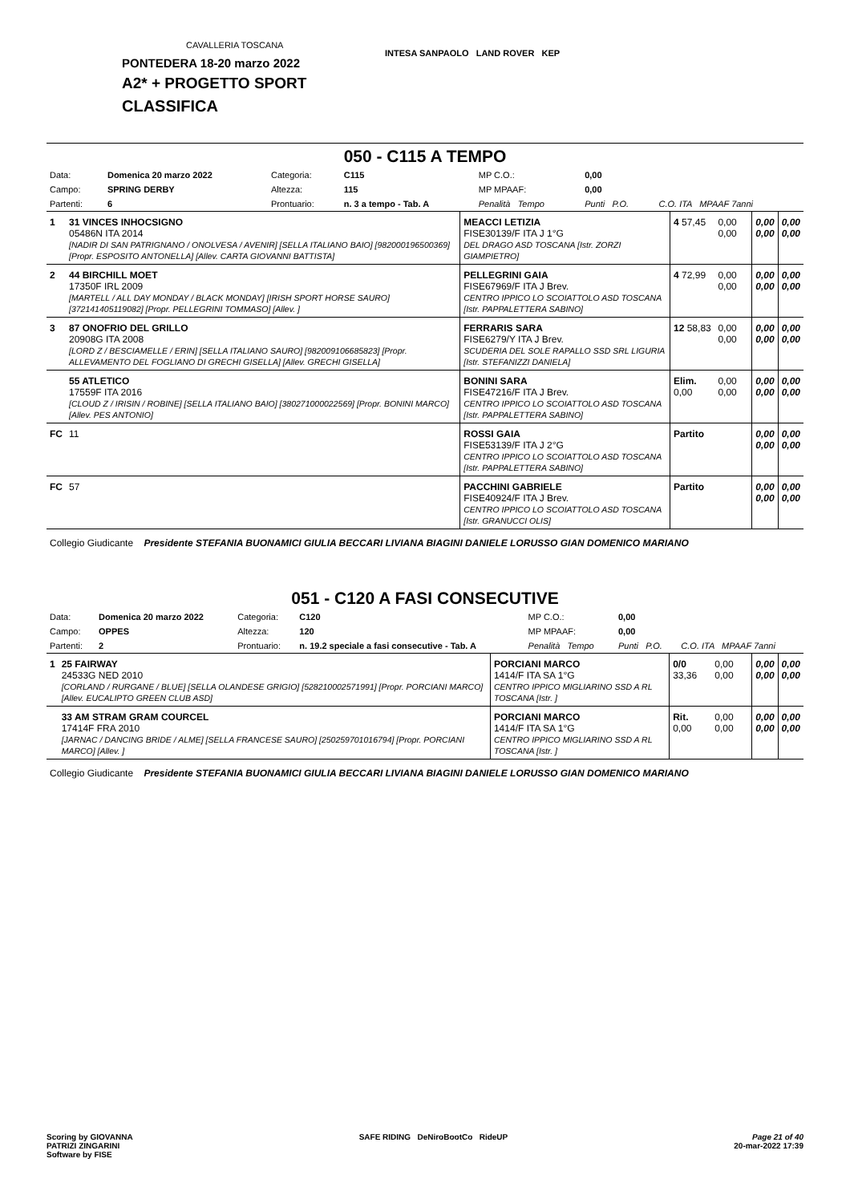CAVALLERIA TOSCANA
PONTEDERA 18-20 marzo 2022
A2* + PROGETTO SPORT
CLASSIFICA
INTESA SANPAOLO LAND ROVER KEP
050 - C115 A TEMPO
| Data: | Domenica 20 marzo 2022 | Categoria: | C115 | MP C.O.: | 0,00 | |
| Campo: | SPRING DERBY | Altezza: | 115 | MP MPAAF: | 0,00 | |
| Partenti: | 6 | Prontuario: | n. 3 a tempo - Tab. A | Penalità Tempo | Punti P.O. | C.O. ITA MPAAF 7anni |
| 1 | 31 VINCES INHOCSIGNO 05486N ITA 2014 [NADIR DI SAN PATRIGNANO / ONOLVESA / AVENIR] [SELLA ITALIANO BAIO] [982000196500369] [Propr. ESPOSITO ANTONELLA] [Allev. CARTA GIOVANNI BATTISTA] | MEACCI LETIZIA FISE30139/F ITA J 1°G DEL DRAGO ASD TOSCANA [Istr. ZORZI GIAMPIETRO] | 4 57,45 | 0,00 0,00 | 0,00 0,00 | 0,00 0,00 |
| 2 | 44 BIRCHILL MOET 17350F IRL 2009 [MARTELL / ALL DAY MONDAY / BLACK MONDAY] [IRISH SPORT HORSE SAURO] [372141405119082] [Propr. PELLEGRINI TOMMASO] [Allev. ] | PELLEGRINI GAIA FISE67969/F ITA J Brev. CENTRO IPPICO LO SCOIATTOLO ASD TOSCANA [Istr. PAPPALETTERA SABINO] | 4 72,99 | 0,00 0,00 | 0,00 0,00 | 0,00 0,00 |
| 3 | 87 ONOFRIO DEL GRILLO 20908G ITA 2008 [LORD Z / BESCIAMELLE / ERIN] [SELLA ITALIANO SAURO] [982009106685823] [Propr. ALLEVAMENTO DEL FOGLIANO DI GRECHI GISELLA] [Allev. GRECHI GISELLA] | FERRARIS SARA FISE6279/Y ITA J Brev. SCUDERIA DEL SOLE RAPALLO SSD SRL LIGURIA [Istr. STEFANIZZI DANIELA] | 12 58,83 | 0,00 0,00 | 0,00 0,00 | 0,00 0,00 |
| | 55 ATLETICO 17559F ITA 2016 [CLOUD Z / IRISIN / ROBINE] [SELLA ITALIANO BAIO] [380271000022569] [Propr. BONINI MARCO] [Allev. PES ANTONIO] | BONINI SARA FISE47216/F ITA J Brev. CENTRO IPPICO LO SCOIATTOLO ASD TOSCANA [Istr. PAPPALETTERA SABINO] | Elim. 0,00 | 0,00 0,00 | 0,00 0,00 | 0,00 0,00 |
| FC | 11 | ROSSI GAIA FISE53139/F ITA J 2°G CENTRO IPPICO LO SCOIATTOLO ASD TOSCANA [Istr. PAPPALETTERA SABINO] | Partito | | 0,00 0,00 | 0,00 0,00 |
| FC | 57 | PACCHINI GABRIELE FISE40924/F ITA J Brev. CENTRO IPPICO LO SCOIATTOLO ASD TOSCANA [Istr. GRANUCCI OLIS] | Partito | | 0,00 0,00 | 0,00 0,00 |
Collegio Giudicante Presidente STEFANIA BUONAMICI GIULIA BECCARI LIVIANA BIAGINI DANIELE LORUSSO GIAN DOMENICO MARIANO
051 - C120 A FASI CONSECUTIVE
| Data: | Domenica 20 marzo 2022 | Categoria: | C120 | MP C.O.: | 0,00 | |
| Campo: | OPPES | Altezza: | 120 | MP MPAAF: | 0,00 | |
| Partenti: | 2 | Prontuario: | n. 19.2 speciale a fasi consecutive - Tab. A | Penalità Tempo | Punti P.O. | C.O. ITA MPAAF 7anni |
| 1 | 25 FAIRWAY 24533G NED 2010 [CORLAND / RURGANE / BLUE] [SELLA OLANDESE GRIGIO] [528210002571991] [Propr. PORCIANI MARCO] [Allev. EUCALIPTO GREEN CLUB ASD] | PORCIANI MARCO 1414/F ITA SA 1°G CENTRO IPPICO MIGLIARINO SSD A RL TOSCANA [Istr. ] | 0/0 33,36 | 0,00 0,00 | 0,00 0,00 | 0,00 0,00 |
| | 33 AM STRAM GRAM COURCEL 17414F FRA 2010 [JARNAC / DANCING BRIDE / ALME] [SELLA FRANCESE SAURO] [250259701016794] [Propr. PORCIANI MARCO] [Allev. ] | PORCIANI MARCO 1414/F ITA SA 1°G CENTRO IPPICO MIGLIARINO SSD A RL TOSCANA [Istr. ] | Rit. 0,00 | 0,00 0,00 | 0,00 0,00 | 0,00 0,00 |
Collegio Giudicante Presidente STEFANIA BUONAMICI GIULIA BECCARI LIVIANA BIAGINI DANIELE LORUSSO GIAN DOMENICO MARIANO
Scoring by GIOVANNA
PATRIZI ZINGARINI
Software by FISE
SAFE RIDING DeNiroBootCo RideUP
Page 21 of 40
20-mar-2022 17:39